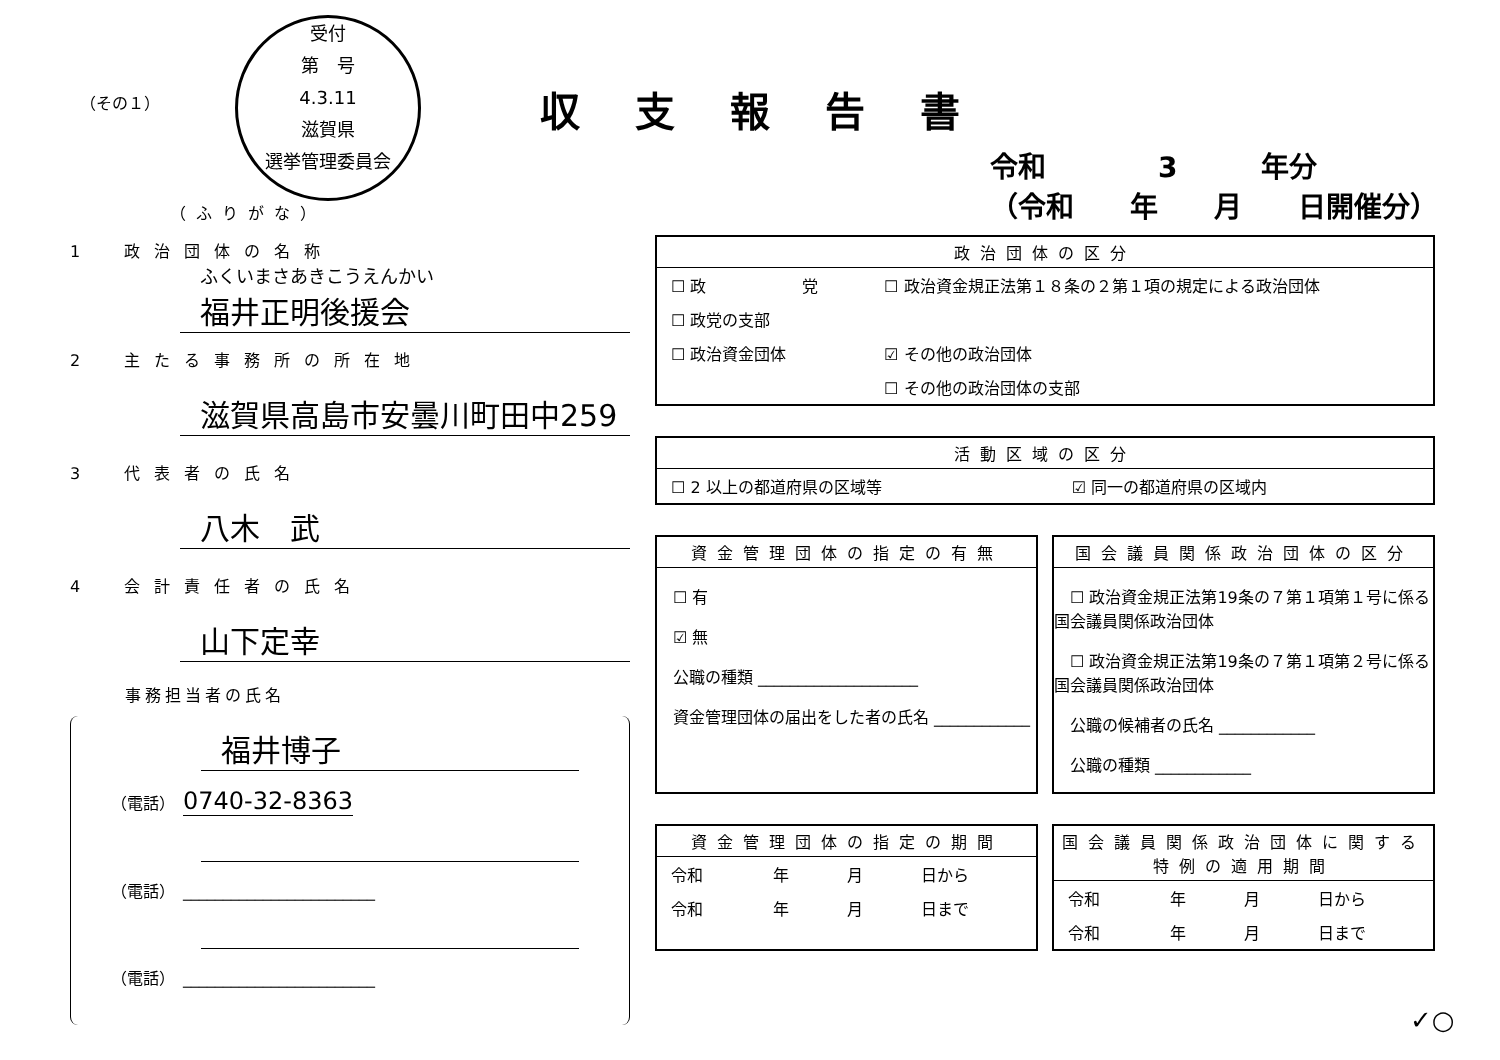受付
第　号
4.3.11
滋賀県
選挙管理委員会
（その１） 収支報告書
令和　　　　3　　　年分
（令和　　年　　月　　日開催分）
（ふりがな）
1　政治団体の名称
ふくいまさあきこうえんかい
福井正明後援会
2　主たる事務所の所在地
滋賀県高島市安曇川町田中259
3　代表者の氏名
八木　武
4　会計責任者の氏名
山下定幸
事務担当者の氏名
福井博子
（電話）　0740-32-8363
（電話）　________________________
（電話）　________________________
政治団体の区分
| ☐ 政 党 | ☐ 政治資金規正法第１８条の２第１項の規定による政治団体 |
| ☐ 政党の支部 | |
| ☐ 政治資金団体 | ☑ その他の政治団体 |
| | ☐ その他の政治団体の支部 |
活動区域の区分
| ☐ 2 以上の都道府県の区域等 | ☑ 同一の都道府県の区域内 |
資金管理団体の指定の有無
　☐ 有
　☑ 無
　公職の種類 ____________________
　資金管理団体の届出をした者の氏名 ____________
国会議員関係政治団体の区分
　☐ 政治資金規正法第19条の７第１項第１号に係る国会議員関係政治団体
　☐ 政治資金規正法第19条の７第１項第２号に係る国会議員関係政治団体
　公職の候補者の氏名 ____________
　公職の種類 ____________
資金管理団体の指定の期間
| 令和 | 年 | 月 | 日から |
| 令和 | 年 | 月 | 日まで |
国会議員関係政治団体に関する特例の適用期間
| 令和 | 年 | 月 | 日から |
| 令和 | 年 | 月 | 日まで |
✓○